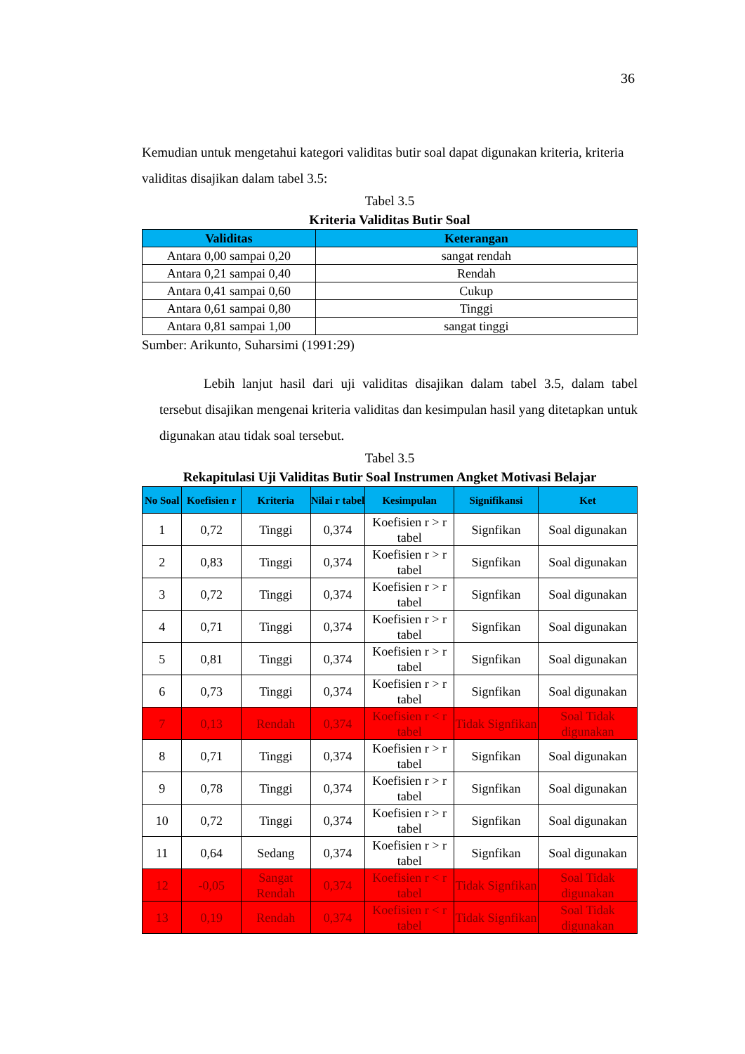36
Kemudian untuk mengetahui kategori validitas butir soal dapat digunakan kriteria, kriteria validitas disajikan dalam tabel 3.5:
Tabel 3.5
Kriteria Validitas Butir Soal
| Validitas | Keterangan |
| --- | --- |
| Antara 0,00 sampai 0,20 | sangat rendah |
| Antara 0,21 sampai 0,40 | Rendah |
| Antara 0,41 sampai 0,60 | Cukup |
| Antara 0,61 sampai 0,80 | Tinggi |
| Antara 0,81 sampai 1,00 | sangat tinggi |
Sumber: Arikunto, Suharsimi (1991:29)
Lebih lanjut hasil dari uji validitas disajikan dalam tabel 3.5, dalam tabel tersebut disajikan mengenai kriteria validitas dan kesimpulan hasil yang ditetapkan untuk digunakan atau tidak soal tersebut.
Tabel 3.5
Rekapitulasi Uji Validitas Butir Soal Instrumen Angket Motivasi Belajar
| No Soal | Koefisien r | Kriteria | Nilai r tabel | Kesimpulan | Signifikansi | Ket |
| --- | --- | --- | --- | --- | --- | --- |
| 1 | 0,72 | Tinggi | 0,374 | Koefisien r > r tabel | Signfikan | Soal digunakan |
| 2 | 0,83 | Tinggi | 0,374 | Koefisien r > r tabel | Signfikan | Soal digunakan |
| 3 | 0,72 | Tinggi | 0,374 | Koefisien r > r tabel | Signfikan | Soal digunakan |
| 4 | 0,71 | Tinggi | 0,374 | Koefisien r > r tabel | Signfikan | Soal digunakan |
| 5 | 0,81 | Tinggi | 0,374 | Koefisien r > r tabel | Signfikan | Soal digunakan |
| 6 | 0,73 | Tinggi | 0,374 | Koefisien r > r tabel | Signfikan | Soal digunakan |
| 7 | 0,13 | Rendah | 0,374 | Koefisien r < r tabel | Tidak Signfikan | Soal Tidak digunakan |
| 8 | 0,71 | Tinggi | 0,374 | Koefisien r > r tabel | Signfikan | Soal digunakan |
| 9 | 0,78 | Tinggi | 0,374 | Koefisien r > r tabel | Signfikan | Soal digunakan |
| 10 | 0,72 | Tinggi | 0,374 | Koefisien r > r tabel | Signfikan | Soal digunakan |
| 11 | 0,64 | Sedang | 0,374 | Koefisien r > r tabel | Signfikan | Soal digunakan |
| 12 | -0,05 | Sangat Rendah | 0,374 | Koefisien r < r tabel | Tidak Signfikan | Soal Tidak digunakan |
| 13 | 0,19 | Rendah | 0,374 | Koefisien r < r tabel | Tidak Signfikan | Soal Tidak digunakan |